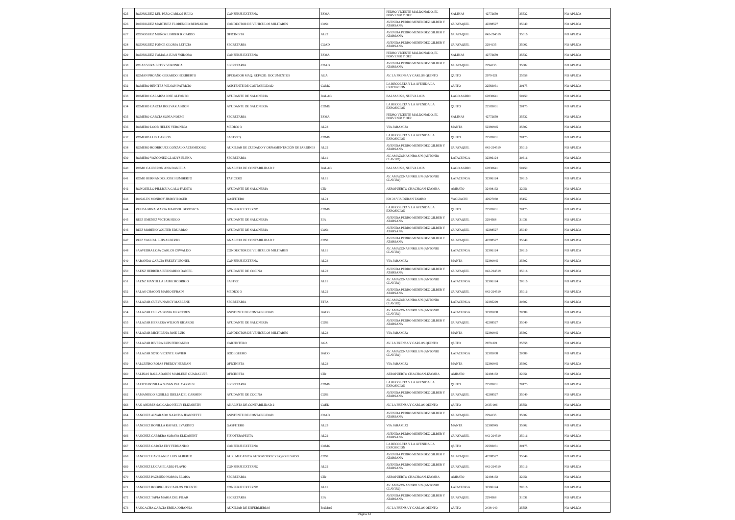| 625 | RODRIGUEZ DEL PEZO CARLOS JULIO | CONSERJE EXTERNO | ESMA | PEDRO VICENTE MALDONADO, EL PORVENIR Y OE2 | SALINAS | 42772659 | 35532 | NO APLICA |
| 626 | RODRIGUEZ MARTINEZ FLORENCIO BERNARDO | CONDUCTOR DE VEHICULOS MILITARES | COS1 | AVENIDA PEDRO MENENDEZ GILBER Y ATARSANA | GUAYAQUIL | 42288527 | 35049 | NO APLICA |
| 627 | RODRIGUEZ MUÑOZ LIMBER RICARDO | OFICINISTA | AL22 | AVENIDA PEDRO MENENDEZ GILBER Y ATARSANA | GUAYAQUIL | 042-294519 | 35016 | NO APLICA |
| 628 | RODRIGUEZ PONCE GLORIA LETICIA | SECRETARIA | COAD | AVENIDA PEDRO MENENDEZ GILBER Y ATARSANA | GUAYAQUIL | 2294135 | 35002 | NO APLICA |
| 629 | RODRIGUEZ TOMALA JUAN YSIDORO | CONSERJE EXTERNO | ESMA | PEDRO VICENTE MALDONADO, EL PORVENIR Y OE2 | SALINAS | 42772659 | 35532 | NO APLICA |
| 630 | ROJAS VERA BETSY VERONICA | SECRETARIA | COAD | AVENIDA PEDRO MENENDEZ GILBER Y ATARSANA | GUAYAQUIL | 2294135 | 35002 | NO APLICA |
| 631 | ROMAN PROAÑO GERARDO HERIBERTO | OPERADOR MAQ. REPROD. DOCUMENTOS | AGA | AV. LA PRENSA Y CARLOS QUINTO | QUITO | 2979-921 | 25558 | NO APLICA |
| 632 | ROMERO BENITEZ WILSON PATRICIO | ASISTENTE DE CONTABILIDAD | COMG | LA RECOLETA Y LA AVENIDA LA EXPOSICION | QUITO | 22583031 | 20175 | NO APLICA |
| 633 | ROMERO GALARZA JOSE ALFONSO | AYUDANTE DE SALONERIA | BALAG | BALSAS 220, NUEVA LOJA | LAGO AGRIO | 62830641 | 50450 | NO APLICA |
| 634 | ROMERO GARCIA BOLIVAR ABDON | AYUDANTE DE SALONERIA | COMG | LA RECOLETA Y LA AVENIDA LA EXPOSICION | QUITO | 22583031 | 20175 | NO APLICA |
| 635 | ROMERO GARCIA SONIA NOEMI | SECRETARIA | ESMA | PEDRO VICENTE MALDONADO, EL PORVENIR Y OE2 | SALINAS | 42772659 | 35532 | NO APLICA |
| 636 | ROMERO LOOR HELEN VERONICA | MEDICO 3 | AL23 | VIA JARAMIJO | MANTA | 52380945 | 35302 | NO APLICA |
| 637 | ROMERO LUIS CARLOS | SASTRE $ | COMG | LA RECOLETA Y LA AVENIDA LA EXPOSICION | QUITO | 22583031 | 20175 | NO APLICA |
| 638 | ROMERO RODRIGUEZ GONZALO ALTAMIDORO | AUXILIAR DE CUIDADO Y ORNAMENTACIÓN DE JARDINES | AL22 | AVENIDA PEDRO MENENDEZ GILBER Y ATARSANA | GUAYAQUIL | 042-294519 | 35016 | NO APLICA |
| 639 | ROMERO VAZCONEZ GLADYS ELENA | SECRETARIA | AL11 | AV. AMAZONAS NRO.S/N (ANTONIO CLAVIJO) | LATACUNGA | 32386124 | 20616 | NO APLICA |
| 640 | ROMO CALDERON ANA DANIELA | ANALISTA DE CONTABILIDAD 2 | BALAG | BALSAS 220, NUEVA LOJA | LAGO AGRIO | 62830641 | 50450 | NO APLICA |
| 641 | ROMO HERNANDEZ JOSE HUMBERTO | TAPICERO | AL11 | AV. AMAZONAS NRO.S/N (ANTONIO CLAVIJO) | LATACUNGA | 32386124 | 20616 | NO APLICA |
| 642 | RONQUILLO PILLIGUA GALO FAUSTO | AYUDANTE DE SALONERIA | CID | AEROPUERTO CHACHOAN-IZAMBA | AMBATO | 32498132 | 22051 | NO APLICA |
| 643 | ROSALES MONROY JIMMY ROGER | GASFITERO | AL21 | KM 26 VIA DURAN TAMBO | YAGUACHI | 42927060 | 35152 | NO APLICA |
| 644 | RUEDA MINA MARIA MARISOL BERONICA | CONSERJE EXTERNO | COMG | LA RECOLETA Y LA AVENIDA LA EXPOSICION | QUITO | 22583031 | 20175 | NO APLICA |
| 645 | RUIZ JIMENEZ VICTOR HUGO | AYUDANTE DE SALONERIA | EIA | AVENIDA PEDRO MENENDEZ GILBER Y ATARSANA | GUAYAQUIL | 2294568 | 31031 | NO APLICA |
| 646 | RUIZ MORENO WALTER EDUARDO | AYUDANTE DE SALONERIA | COS1 | AVENIDA PEDRO MENENDEZ GILBER Y ATARSANA | GUAYAQUIL | 42288527 | 35049 | NO APLICA |
| 647 | RUIZ YAGUAL LUIS ALBERTO | ANALISTA DE CONTABILIDAD 2 | COS1 | AVENIDA PEDRO MENENDEZ GILBER Y ATARSANA | GUAYAQUIL | 42288527 | 35049 | NO APLICA |
| 648 | SAAVEDRA LOJA CARLOS OSWALDO | CONDUCTOR DE VEHICULOS MILITARES | AL11 | AV. AMAZONAS NRO.S/N (ANTONIO CLAVIJO) | LATACUNGA | 32386124 | 20616 | NO APLICA |
| 649 | SABANDO GARCIA FRELEY LEONEL | CONSERJE EXTERNO | AL23 | VIA JARAMIJO | MANTA | 52380945 | 35302 | NO APLICA |
| 650 | SAENZ HERRERA BERNARDO DANIEL | AYUDANTE DE COCINA | AL22 | AVENIDA PEDRO MENENDEZ GILBER Y ATARSANA | GUAYAQUIL | 042-294519 | 35016 | NO APLICA |
| 651 | SAENZ MANTILLA JAIME RODRIGO | SASTRE | AL11 | AV. AMAZONAS NRO.S/N (ANTONIO CLAVIJO) | LATACUNGA | 32386124 | 20616 | NO APLICA |
| 652 | SALAS CHACON MARIO EFRAIN | MEDICO 3 | AL22 | AVENIDA PEDRO MENENDEZ GILBER Y ATARSANA | GUAYAQUIL | 042-294519 | 35016 | NO APLICA |
| 653 | SALAZAR CUEVA NANCY MARLENE | SECRETARIA | ETFA | AV. AMAZONAS NRO.S/N (ANTONIO CLAVIJO) | LATACUNGA | 32385299 | 20602 | NO APLICA |
| 654 | SALAZAR CUEVA SONIA MERCEDES | ASISTENTE DE CONTABILIDAD | BACO | AV. AMAZONAS NRO.S/N (ANTONIO CLAVIJO) | LATACUNGA | 32385038 | 20589 | NO APLICA |
| 655 | SALAZAR HERRERA WILSON RICARDO | AYUDANTE DE SALONERIA | COS1 | AVENIDA PEDRO MENENDEZ GILBER Y ATARSANA | GUAYAQUIL | 42288527 | 35049 | NO APLICA |
| 656 | SALAZAR MICHILENA JOSE LUIS | CONDUCTOR DE VEHICULOS MILITARES | AL23 | VIA JARAMIJO | MANTA | 52380945 | 35302 | NO APLICA |
| 657 | SALAZAR RIVERA LUIS FERNANDO | CARPINTERO | AGA | AV. LA PRENSA Y CARLOS QUINTO | QUITO | 2979-921 | 25558 | NO APLICA |
| 658 | SALAZAR SOTO VICENTE XAVIER | BODEGUERO | BACO | AV. AMAZONAS NRO.S/N (ANTONIO CLAVIJO) | LATACUNGA | 32385038 | 20589 | NO APLICA |
| 659 | SALGUERO ROJAS FREDDY HERNAN | OFICINISTA | AL23 | VIA JARAMIJO | MANTA | 52380945 | 35302 | NO APLICA |
| 660 | SALINAS BALLADARES MARLENE GUADALUPE | OFICINISTA | CID | AEROPUERTO CHACHOAN-IZAMBA | AMBATO | 32498132 | 22051 | NO APLICA |
| 661 | SALTOS BONILLA SUSAN DEL CARMEN | SECRETARIA | COMG | LA RECOLETA Y LA AVENIDA LA EXPOSICION | QUITO | 22583031 | 20175 | NO APLICA |
| 662 | SAMANIEGO ROSILLO IDELIA DEL CARMEN | AYUDANTE DE COCINA | COS1 | AVENIDA PEDRO MENENDEZ GILBER Y ATARSANA | GUAYAQUIL | 42288527 | 35049 | NO APLICA |
| 663 | SAN ANDRES SALGADO NELLY ELIZABETH | ANALISTA DE CONTABILIDAD 2 | COED | AV. LA PRENSA Y CARLOS QUINTO | QUITO | 2435-006 | 25551 | NO APLICA |
| 664 | SANCHEZ ALVARADO NARCISA JEANNETTE | ASISTENTE DE CONTABILIDAD | COAD | AVENIDA PEDRO MENENDEZ GILBER Y ATARSANA | GUAYAQUIL | 2294135 | 35002 | NO APLICA |
| 665 | SANCHEZ BONILLA RAFAEL EVARISTO | GASFITERO | AL23 | VIA JARAMIJO | MANTA | 52380945 | 35302 | NO APLICA |
| 666 | SANCHEZ CABRERA SORAYA ELIZABEHT | FISIOTERAPEUTA | AL22 | AVENIDA PEDRO MENENDEZ GILBER Y ATARSANA | GUAYAQUIL | 042-294519 | 35016 | NO APLICA |
| 667 | SANCHEZ GARCIA EDY FERNANDO | CONSERJE EXTERNO | COMG | LA RECOLETA Y LA AVENIDA LA EXPOSICION | QUITO | 22583031 | 20175 | NO APLICA |
| 668 | SANCHEZ GAVILANEZ LUIS ALBERTO | AUX. MECANICA AUTOMOTRIZ Y EQPO PESADO | COS1 | AVENIDA PEDRO MENENDEZ GILBER Y ATARSANA | GUAYAQUIL | 42288527 | 35049 | NO APLICA |
| 669 | SANCHEZ LUCAS ELADIO FLAVIO | CONSERJE EXTERNO | AL22 | AVENIDA PEDRO MENENDEZ GILBER Y ATARSANA | GUAYAQUIL | 042-294519 | 35016 | NO APLICA |
| 670 | SANCHEZ PAZMIÑO NORMA ELOISA | SECRETARIA | CID | AEROPUERTO CHACHOAN-IZAMBA | AMBATO | 32498132 | 22051 | NO APLICA |
| 671 | SANCHEZ RODRIGUEZ CARLOS VICENTE | CONSERJE EXTERNO | AL11 | AV. AMAZONAS NRO.S/N (ANTONIO CLAVIJO) | LATACUNGA | 32386124 | 20616 | NO APLICA |
| 672 | SANCHEZ TAPIA MARIA DEL PILAR | SECRETARIA | EIA | AVENIDA PEDRO MENENDEZ GILBER Y ATARSANA | GUAYAQUIL | 2294568 | 31031 | NO APLICA |
| 673 | SANGACHA GARCIA ERIKA JOHANNA | AUXILIAR DE ENFERMERIAS | BAMAS | AV. LA PRENSA Y CARLOS QUINTO | QUITO | 2438-049 | 25558 | NO APLICA |
Página 14